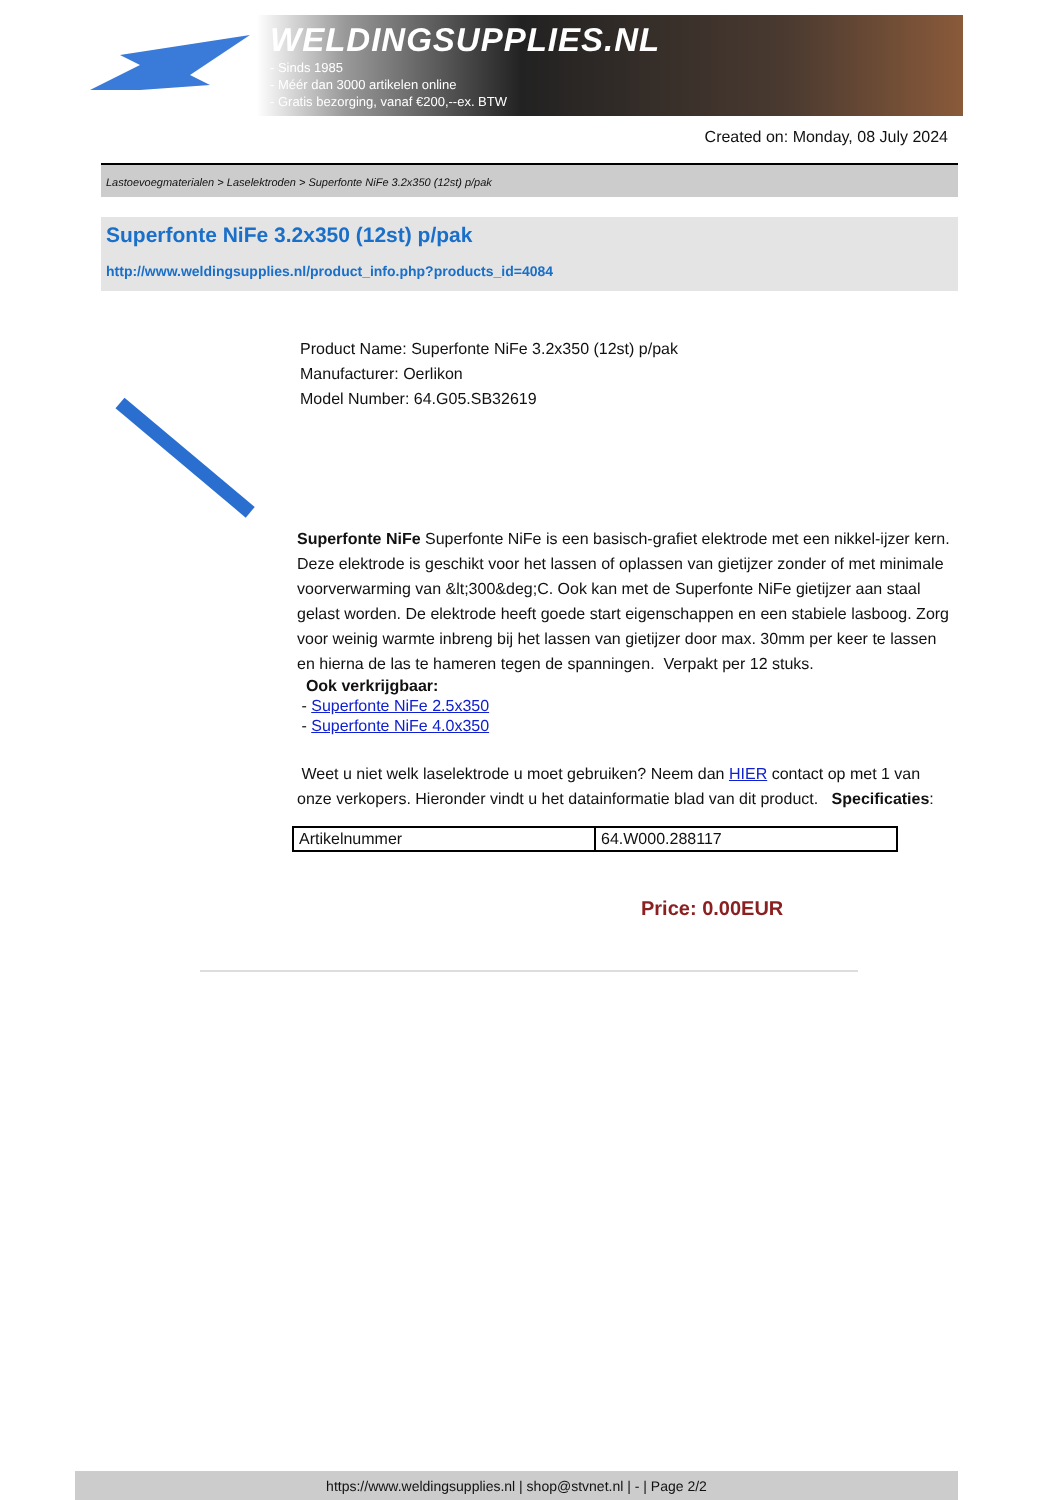WELDINGSUPPLIES.NL
- Sinds 1985
- Méér dan 3000 artikelen online
- Gratis bezorging, vanaf €200,--ex. BTW
Created on: Monday, 08 July 2024
Lastoevoegmaterialen > Laselektroden > Superfonte NiFe 3.2x350 (12st) p/pak
Superfonte NiFe 3.2x350 (12st) p/pak
http://www.weldingsupplies.nl/product_info.php?products_id=4084
Product Name: Superfonte NiFe 3.2x350 (12st) p/pak
Manufacturer: Oerlikon
Model Number: 64.G05.SB32619
Superfonte NiFe Superfonte NiFe is een basisch-grafiet elektrode met een nikkel-ijzer kern. Deze elektrode is geschikt voor het lassen of oplassen van gietijzer zonder of met minimale voorverwarming van &lt;300&deg;C. Ook kan met de Superfonte NiFe gietijzer aan staal gelast worden. De elektrode heeft goede start eigenschappen en een stabiele lasboog. Zorg voor weinig warmte inbreng bij het lassen van gietijzer door max. 30mm per keer te lassen en hierna de las te hameren tegen de spanningen. Verpakt per 12 stuks.
Ook verkrijgbaar:
- Superfonte NiFe 2.5x350
- Superfonte NiFe 4.0x350
Weet u niet welk laselektrode u moet gebruiken? Neem dan HIER contact op met 1 van onze verkopers. Hieronder vindt u het datainformatie blad van dit product. Specificaties:
| Artikelnummer | 64.W000.288117 |
Price: 0.00EUR
https://www.weldingsupplies.nl | shop@stvnet.nl | - | Page 2/2